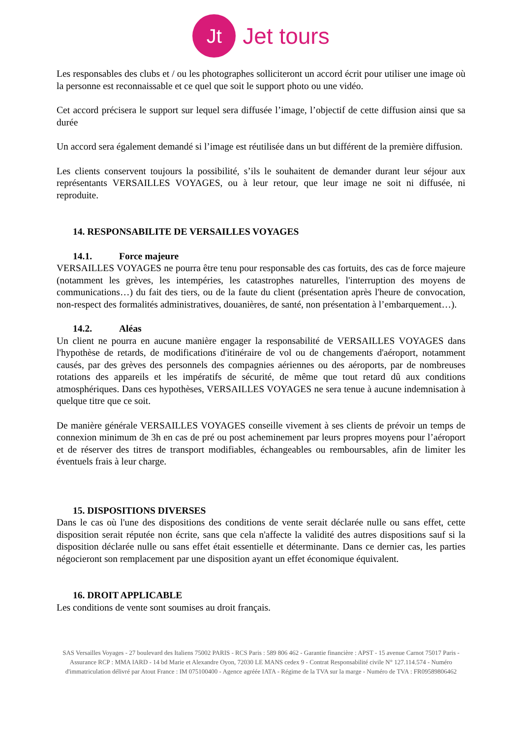Jt
Jet tours
Les responsables des clubs et / ou les photographes solliciteront un accord écrit pour utiliser une image où la personne est reconnaissable et ce quel que soit le support photo ou une vidéo.
Cet accord précisera le support sur lequel sera diffusée l’image, l’objectif de cette diffusion ainsi que sa durée
Un accord sera également demandé si l’image est réutilisée dans un but différent de la première diffusion.
Les clients conservent toujours la possibilité, s’ils le souhaitent de demander durant leur séjour aux représentants VERSAILLES VOYAGES, ou à leur retour, que leur image ne soit ni diffusée, ni reproduite.
14. RESPONSABILITE DE VERSAILLES VOYAGES
14.1. Force majeure
VERSAILLES VOYAGES ne pourra être tenu pour responsable des cas fortuits, des cas de force majeure (notamment les grèves, les intempéries, les catastrophes naturelles, l'interruption des moyens de communications…) du fait des tiers, ou de la faute du client (présentation après l'heure de convocation, non-respect des formalités administratives, douanières, de santé, non présentation à l’embarquement…).
14.2. Aléas
Un client ne pourra en aucune manière engager la responsabilité de VERSAILLES VOYAGES dans l'hypothèse de retards, de modifications d'itinéraire de vol ou de changements d'aéroport, notamment causés, par des grèves des personnels des compagnies aériennes ou des aéroports, par de nombreuses rotations des appareils et les impératifs de sécurité, de même que tout retard dû aux conditions atmosphériques. Dans ces hypothèses, VERSAILLES VOYAGES ne sera tenue à aucune indemnisation à quelque titre que ce soit.
De manière générale VERSAILLES VOYAGES conseille vivement à ses clients de prévoir un temps de connexion minimum de 3h en cas de pré ou post acheminement par leurs propres moyens pour l’aéroport et de réserver des titres de transport modifiables, échangeables ou remboursables, afin de limiter les éventuels frais à leur charge.
15. DISPOSITIONS DIVERSES
Dans le cas où l'une des dispositions des conditions de vente serait déclarée nulle ou sans effet, cette disposition serait réputée non écrite, sans que cela n'affecte la validité des autres dispositions sauf si la disposition déclarée nulle ou sans effet était essentielle et déterminante. Dans ce dernier cas, les parties négocieront son remplacement par une disposition ayant un effet économique équivalent.
16. DROIT APPLICABLE
Les conditions de vente sont soumises au droit français.
SAS Versailles Voyages - 27 boulevard des Italiens 75002 PARIS - RCS Paris : 589 806 462 - Garantie financière : APST - 15 avenue Carnot 75017 Paris - Assurance RCP : MMA IARD - 14 bd Marie et Alexandre Oyon, 72030 LE MANS cedex 9 - Contrat Responsabilité civile N° 127.114.574 - Numéro d'immatriculation délivré par Atout France : IM 075100400 - Agence agréée IATA - Régime de la TVA sur la marge - Numéro de TVA : FR09589806462